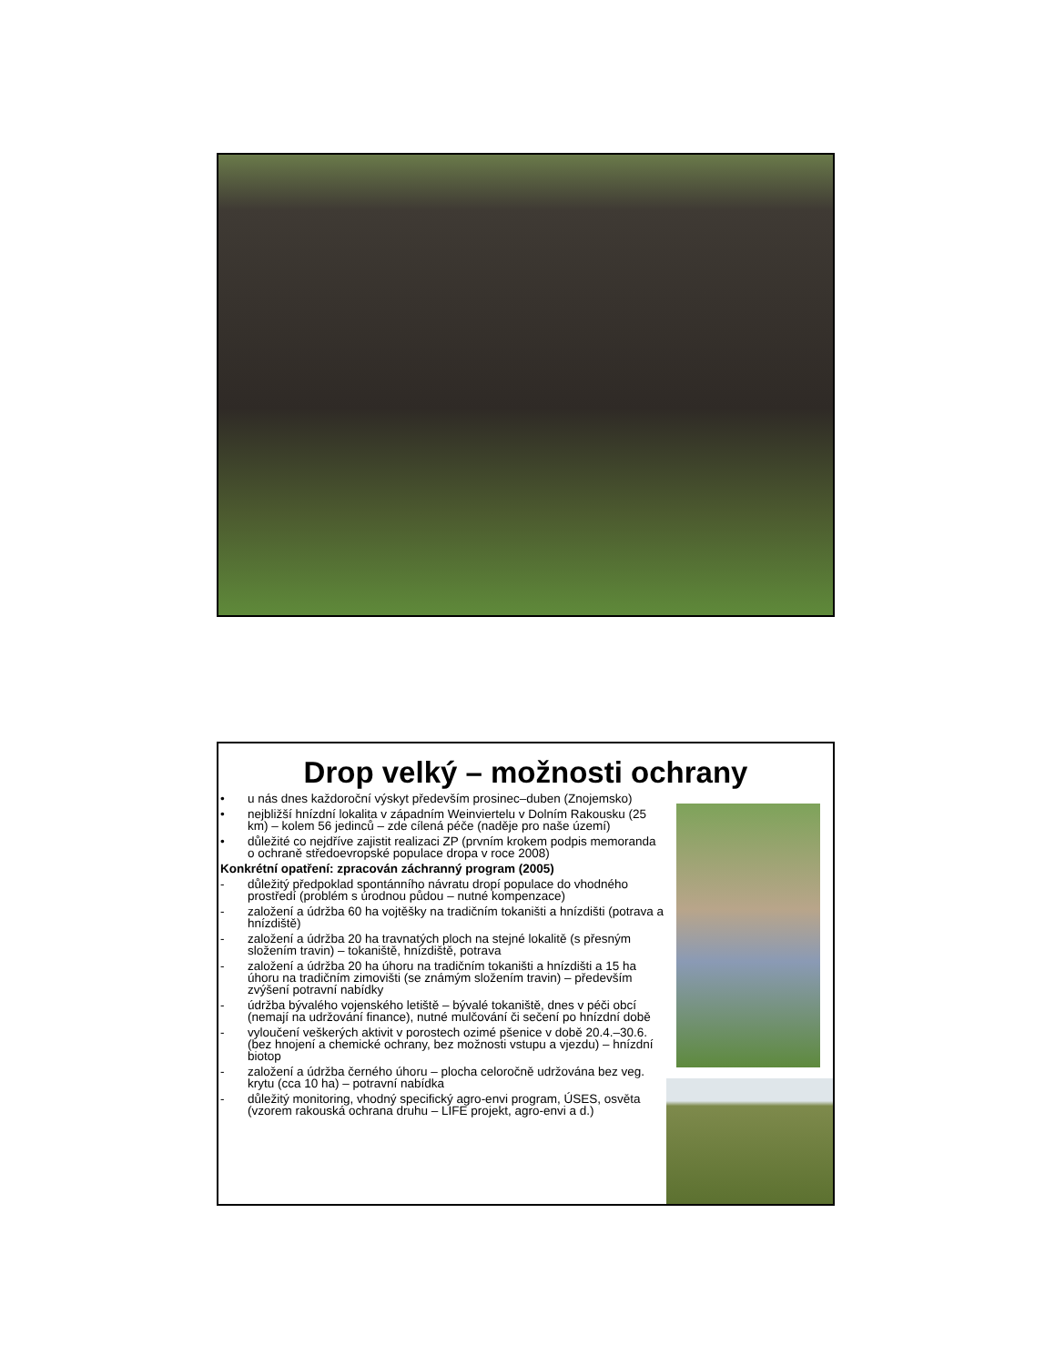Drop velký – možnosti ochrany
• u nás dnes každoroční výskyt především prosinec–duben (Znojemsko)
• nejbližší hnízdní lokalita v západním Weinviertelu v Dolním Rakousku (25 km) – kolem 56 jedinců – zde cílená péče (naděje pro naše území)
• důležité co nejdříve zajistit realizaci ZP (prvním krokem podpis memoranda o ochraně středoevropské populace dropa v roce 2008)
Konkrétní opatření: zpracován záchranný program (2005)
- důležitý předpoklad spontánního návratu dropí populace do vhodného prostředí (problém s úrodnou půdou – nutné kompenzace)
- založení a údržba 60 ha vojtěšky na tradičním tokaništi a hnízdišti (potrava a hnízdiště)
- založení a údržba 20 ha travnatých ploch na stejné lokalitě (s přesným složením travin) – tokaniště, hnízdiště, potrava
- založení a údržba 20 ha úhoru na tradičním tokaništi a hnízdišti a 15 ha úhoru na tradičním zimovišti (se známým složením travin) – především zvýšení potravní nabídky
- údržba bývalého vojenského letiště – bývalé tokaniště, dnes v péči obcí (nemají na udržování finance), nutné mulčování či sečení po hnízdní době
- vyloučení veškerých aktivit v porostech ozimé pšenice v době 20.4.–30.6. (bez hnojení a chemické ochrany, bez možnosti vstupu a vjezdu) – hnízdní biotop
- založení a údržba černého úhoru – plocha celoročně udržována bez veg. krytu (cca 10 ha) – potravní nabídka
- důležitý monitoring, vhodný specifický agro-envi program, ÚSES, osvěta (vzorem rakouská ochrana druhu – LIFE projekt, agro-envi a d.)